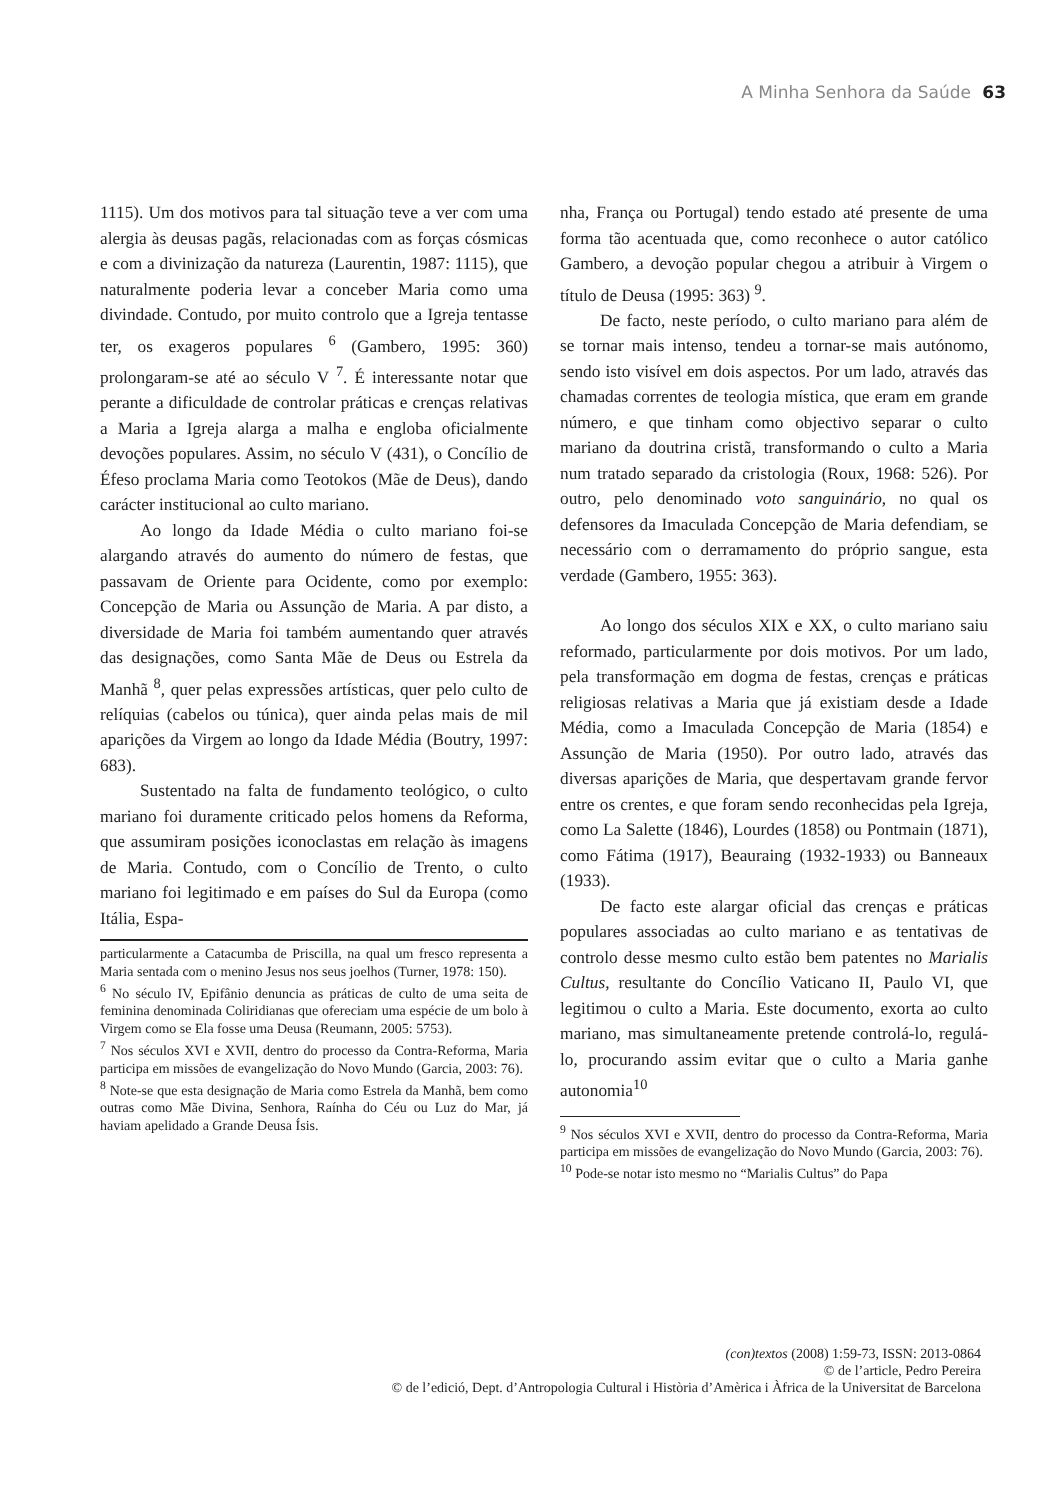A Minha Senhora da Saúde 63
1115). Um dos motivos para tal situação teve a ver com uma alergia às deusas pagãs, relacionadas com as forças cósmicas e com a divinização da natureza (Laurentin, 1987: 1115), que naturalmente poderia levar a conceber Maria como uma divindade. Contudo, por muito controlo que a Igreja tentasse ter, os exageros populares <sup>6</sup> (Gambero, 1995: 360) prolongaram-se até ao século V <sup>7</sup>. É interessante notar que perante a dificuldade de controlar práticas e crenças relativas a Maria a Igreja alarga a malha e engloba oficialmente devoções populares. Assim, no século V (431), o Concílio de Éfeso proclama Maria como Teotokos (Mãe de Deus), dando carácter institucional ao culto mariano.
Ao longo da Idade Média o culto mariano foi-se alargando através do aumento do número de festas, que passavam de Oriente para Ocidente, como por exemplo: Concepção de Maria ou Assunção de Maria. A par disto, a diversidade de Maria foi também aumentando quer através das designações, como Santa Mãe de Deus ou Estrela da Manhã <sup>8</sup>, quer pelas expressões artísticas, quer pelo culto de relíquias (cabelos ou túnica), quer ainda pelas mais de mil aparições da Virgem ao longo da Idade Média (Boutry, 1997: 683).
Sustentado na falta de fundamento teológico, o culto mariano foi duramente criticado pelos homens da Reforma, que assumiram posições iconoclastas em relação às imagens de Maria. Contudo, com o Concílio de Trento, o culto mariano foi legitimado e em países do Sul da Europa (como Itália, Espa-
particularmente a Catacumba de Priscilla, na qual um fresco representa a Maria sentada com o menino Jesus nos seus joelhos (Turner, 1978: 150).
<sup>6</sup> No século IV, Epifânio denuncia as práticas de culto de uma seita de feminina denominada Coliridianas que ofereciam uma espécie de um bolo à Virgem como se Ela fosse uma Deusa (Reumann, 2005: 5753).
<sup>7</sup> Nos séculos XVI e XVII, dentro do processo da Contra-Reforma, Maria participa em missões de evangelização do Novo Mundo (Garcia, 2003: 76).
<sup>8</sup> Note-se que esta designação de Maria como Estrela da Manhã, bem como outras como Mãe Divina, Senhora, Raínha do Céu ou Luz do Mar, já haviam apelidado a Grande Deusa Ísis.
nha, França ou Portugal) tendo estado até presente de uma forma tão acentuada que, como reconhece o autor católico Gambero, a devoção popular chegou a atribuir à Virgem o título de Deusa (1995: 363) <sup>9</sup>.
De facto, neste período, o culto mariano para além de se tornar mais intenso, tendeu a tornar-se mais autónomo, sendo isto visível em dois aspectos. Por um lado, através das chamadas correntes de teologia mística, que eram em grande número, e que tinham como objectivo separar o culto mariano da doutrina cristã, transformando o culto a Maria num tratado separado da cristologia (Roux, 1968: 526). Por outro, pelo denominado voto sanguinário, no qual os defensores da Imaculada Concepção de Maria defendiam, se necessário com o derramamento do próprio sangue, esta verdade (Gambero, 1955: 363).
Ao longo dos séculos XIX e XX, o culto mariano saiu reformado, particularmente por dois motivos. Por um lado, pela transformação em dogma de festas, crenças e práticas religiosas relativas a Maria que já existiam desde a Idade Média, como a Imaculada Concepção de Maria (1854) e Assunção de Maria (1950). Por outro lado, através das diversas aparições de Maria, que despertavam grande fervor entre os crentes, e que foram sendo reconhecidas pela Igreja, como La Salette (1846), Lourdes (1858) ou Pontmain (1871), como Fátima (1917), Beauraing (1932-1933) ou Banneaux (1933).
De facto este alargar oficial das crenças e práticas populares associadas ao culto mariano e as tentativas de controlo desse mesmo culto estão bem patentes no Marialis Cultus, resultante do Concílio Vaticano II, Paulo VI, que legitimou o culto a Maria. Este documento, exorta ao culto mariano, mas simultaneamente pretende controlá-lo, regulá-lo, procurando assim evitar que o culto a Maria ganhe autonomia<sup>10</sup>
<sup>9</sup> Nos séculos XVI e XVII, dentro do processo da Contra-Reforma, Maria participa em missões de evangelização do Novo Mundo (Garcia, 2003: 76).
<sup>10</sup> Pode-se notar isto mesmo no “Marialis Cultus” do Papa
(con)textos (2008) 1:59-73, ISSN: 2013-0864
© de l’article, Pedro Pereira
© de l’edició, Dept. d’Antropologia Cultural i Història d’Amèrica i Àfrica de la Universitat de Barcelona